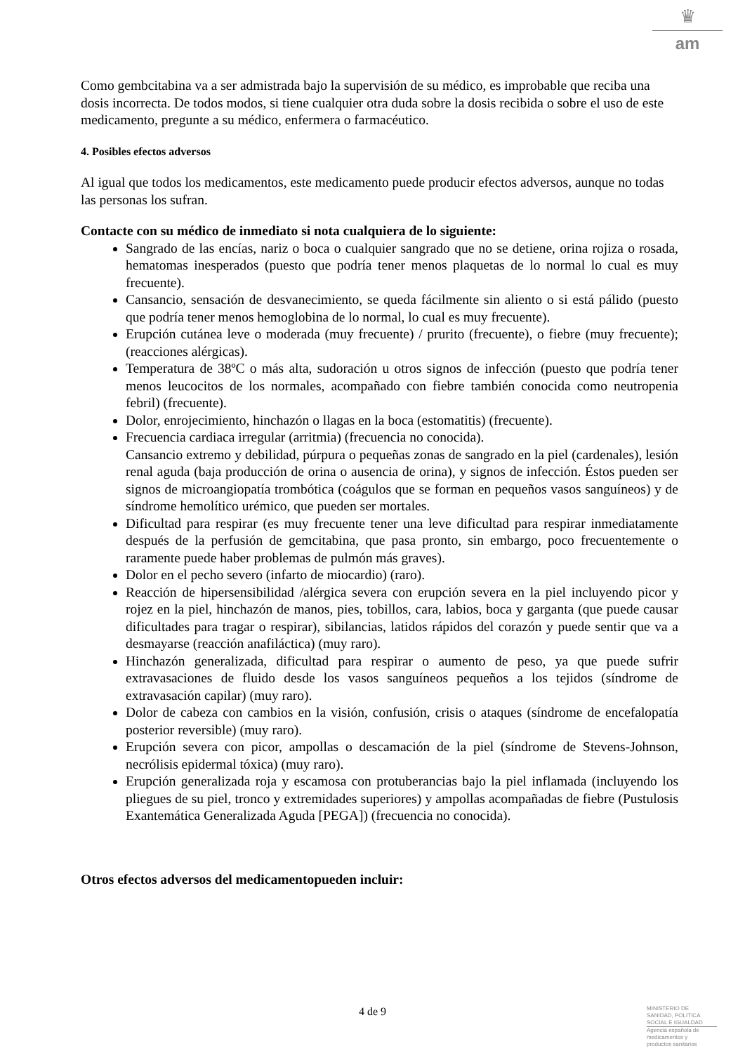♛
am
Como gembcitabina va a ser admistrada bajo la supervisión de su médico, es improbable que reciba una dosis incorrecta. De todos modos, si tiene cualquier otra duda sobre la dosis recibida o sobre el uso de este medicamento, pregunte a su médico, enfermera o farmacéutico.
4. Posibles efectos adversos
Al igual que todos los medicamentos, este medicamento puede producir efectos adversos, aunque no todas las personas los sufran.
Contacte con su médico de inmediato si nota cualquiera de lo siguiente:
Sangrado de las encías, nariz o boca o cualquier sangrado que no se detiene, orina rojiza o rosada, hematomas inesperados (puesto que podría tener menos plaquetas de lo normal lo cual es muy frecuente).
Cansancio, sensación de desvanecimiento, se queda fácilmente sin aliento o si está pálido (puesto que podría tener menos hemoglobina de lo normal, lo cual es muy frecuente).
Erupción cutánea leve o moderada (muy frecuente) / prurito (frecuente), o fiebre (muy frecuente); (reacciones alérgicas).
Temperatura de 38ºC o más alta, sudoración u otros signos de infección (puesto que podría tener menos leucocitos de los normales, acompañado con fiebre también conocida como neutropenia febril) (frecuente).
Dolor, enrojecimiento, hinchazón o llagas en la boca (estomatitis) (frecuente).
Frecuencia cardiaca irregular (arritmia) (frecuencia no conocida).
Cansancio extremo y debilidad, púrpura o pequeñas zonas de sangrado en la piel (cardenales), lesión renal aguda (baja producción de orina o ausencia de orina), y signos de infección. Éstos pueden ser signos de microangiopatía trombótica (coágulos que se forman en pequeños vasos sanguíneos) y de síndrome hemolítico urémico, que pueden ser mortales.
Dificultad para respirar (es muy frecuente tener una leve dificultad para respirar inmediatamente después de la perfusión de gemcitabina, que pasa pronto, sin embargo, poco frecuentemente o raramente puede haber problemas de pulmón más graves).
Dolor en el pecho severo (infarto de miocardio) (raro).
Reacción de hipersensibilidad /alérgica severa con erupción severa en la piel incluyendo picor y rojez en la piel, hinchazón de manos, pies, tobillos, cara, labios, boca y garganta (que puede causar dificultades para tragar o respirar), sibilancias, latidos rápidos del corazón y puede sentir que va a desmayarse (reacción anafiláctica) (muy raro).
Hinchazón generalizada, dificultad para respirar o aumento de peso, ya que puede sufrir extravasaciones de fluido desde los vasos sanguíneos pequeños a los tejidos (síndrome de extravasación capilar) (muy raro).
Dolor de cabeza con cambios en la visión, confusión, crisis o ataques (síndrome de encefalopatía posterior reversible) (muy raro).
Erupción severa con picor, ampollas o descamación de la piel (síndrome de Stevens-Johnson, necrólisis epidermal tóxica) (muy raro).
Erupción generalizada roja y escamosa con protuberancias bajo la piel inflamada (incluyendo los pliegues de su piel, tronco y extremidades superiores) y ampollas acompañadas de fiebre (Pustulosis Exantemática Generalizada Aguda [PEGA]) (frecuencia no conocida).
Otros efectos adversos del medicamentopueden incluir:
4 de 9
MINISTERIO DE
SANIDAD, POLITICA
SOCIAL E IGUALDAD
Agencia española de
medicamentos y
productos sanitarios